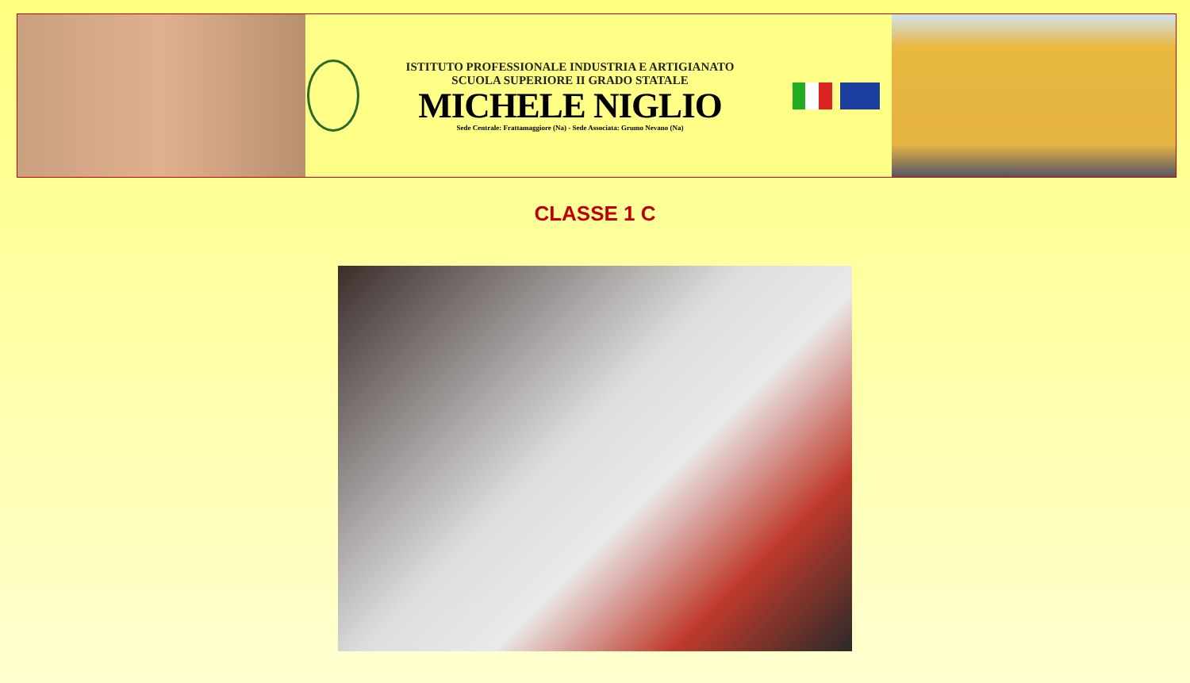ISTITUTO PROFESSIONALE INDUSTRIA E ARTIGIANATO
SCUOLA SUPERIORE II GRADO STATALE
MICHELE NIGLIO
Sede Centrale: Frattamaggiore (Na) - Sede Associata: Grumo Nevano (Na)
CLASSE 1 C